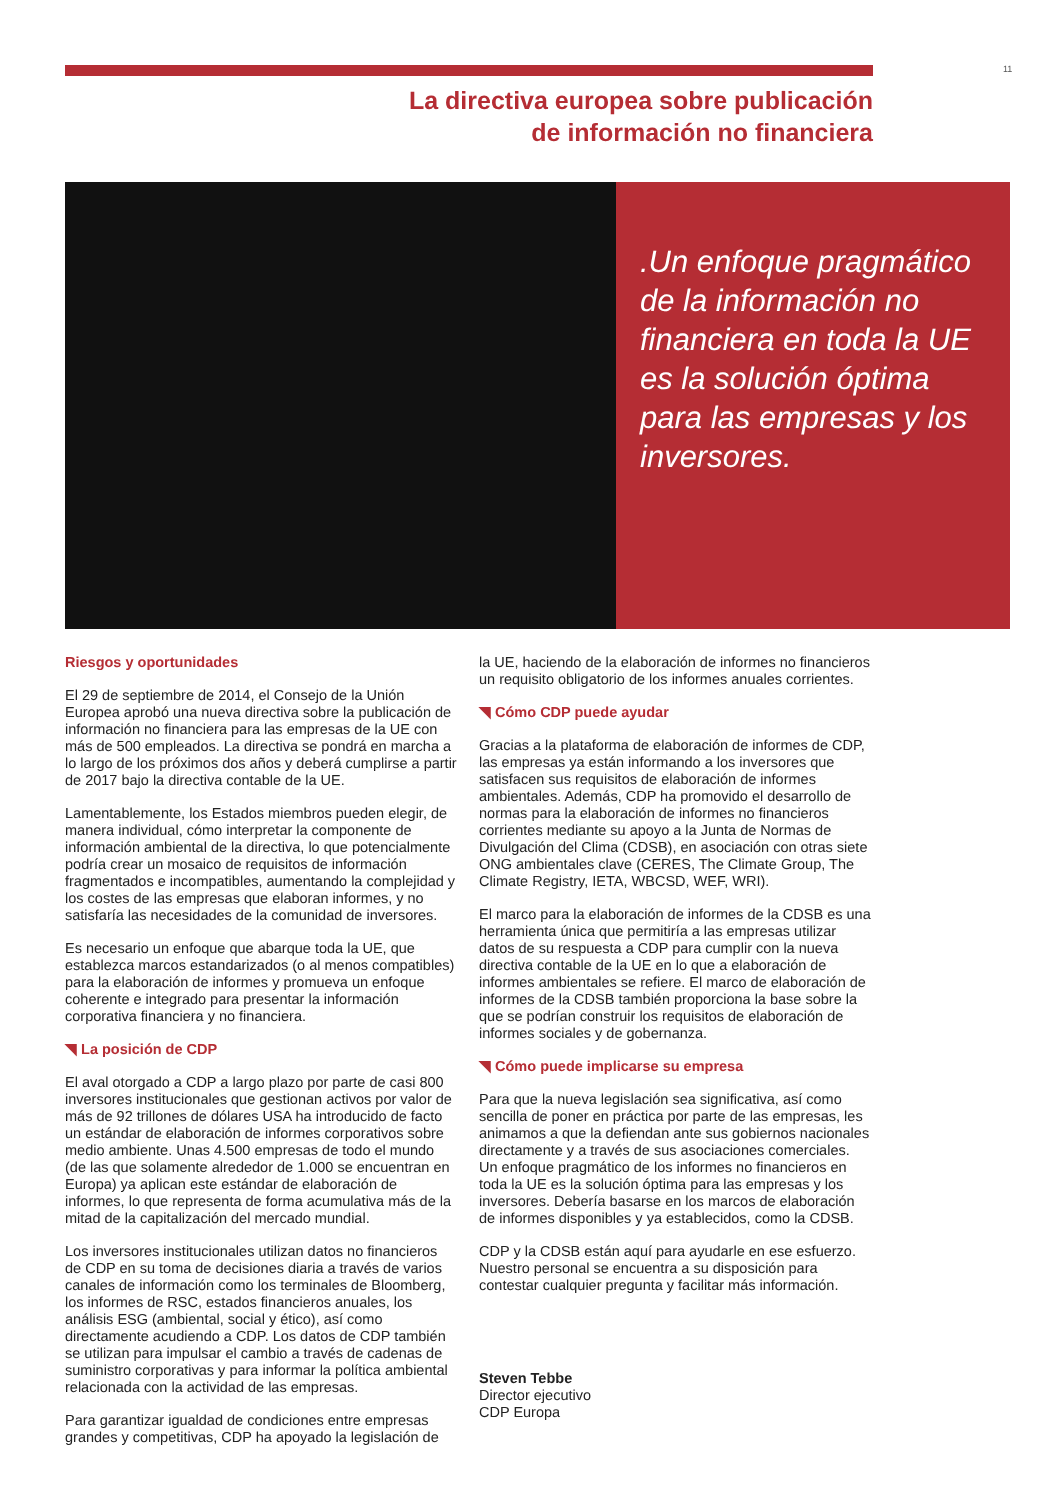11
La directiva europea sobre publicación
de información no financiera
.Un enfoque pragmático de la información no financiera en toda la UE es la solución óptima para las empresas y los inversores.
Riesgos y oportunidades
El 29 de septiembre de 2014, el Consejo de la Unión Europea aprobó una nueva directiva sobre la publicación de información no financiera para las empresas de la UE con más de 500 empleados. La directiva se pondrá en marcha a lo largo de los próximos dos años y deberá cumplirse a partir de 2017 bajo la directiva contable de la UE.
Lamentablemente, los Estados miembros pueden elegir, de manera individual, cómo interpretar la componente de información ambiental de la directiva, lo que potencialmente podría crear un mosaico de requisitos de información fragmentados e incompatibles, aumentando la complejidad y los costes de las empresas que elaboran informes, y no satisfaría las necesidades de la comunidad de inversores.
Es necesario un enfoque que abarque toda la UE, que establezca marcos estandarizados (o al menos compatibles) para la elaboración de informes y promueva un enfoque coherente e integrado para presentar la información corporativa financiera y no financiera.
◥ La posición de CDP
El aval otorgado a CDP a largo plazo por parte de casi 800 inversores institucionales que gestionan activos por valor de más de 92 trillones de dólares USA ha introducido de facto un estándar de elaboración de informes corporativos sobre medio ambiente. Unas 4.500 empresas de todo el mundo (de las que solamente alrededor de 1.000 se encuentran en Europa) ya aplican este estándar de elaboración de informes, lo que representa de forma acumulativa más de la mitad de la capitalización del mercado mundial.
Los inversores institucionales utilizan datos no financieros de CDP en su toma de decisiones diaria a través de varios canales de información como los terminales de Bloomberg, los informes de RSC, estados financieros anuales, los análisis ESG (ambiental, social y ético), así como directamente acudiendo a CDP. Los datos de CDP también se utilizan para impulsar el cambio a través de cadenas de suministro corporativas y para informar la política ambiental relacionada con la actividad de las empresas.
Para garantizar igualdad de condiciones entre empresas grandes y competitivas, CDP ha apoyado la legislación de
la UE, haciendo de la elaboración de informes no financieros un requisito obligatorio de los informes anuales corrientes.
◥ Cómo CDP puede ayudar
Gracias a la plataforma de elaboración de informes de CDP, las empresas ya están informando a los inversores que satisfacen sus requisitos de elaboración de informes ambientales. Además, CDP ha promovido el desarrollo de normas para la elaboración de informes no financieros corrientes mediante su apoyo a la Junta de Normas de Divulgación del Clima (CDSB), en asociación con otras siete ONG ambientales clave (CERES, The Climate Group, The Climate Registry, IETA, WBCSD, WEF, WRI).
El marco para la elaboración de informes de la CDSB es una herramienta única que permitiría a las empresas utilizar datos de su respuesta a CDP para cumplir con la nueva directiva contable de la UE en lo que a elaboración de informes ambientales se refiere. El marco de elaboración de informes de la CDSB también proporciona la base sobre la que se podrían construir los requisitos de elaboración de informes sociales y de gobernanza.
◥ Cómo puede implicarse su empresa
Para que la nueva legislación sea significativa, así como sencilla de poner en práctica por parte de las empresas, les animamos a que la defiendan ante sus gobiernos nacionales directamente y a través de sus asociaciones comerciales. Un enfoque pragmático de los informes no financieros en toda la UE es la solución óptima para las empresas y los inversores. Debería basarse en los marcos de elaboración de informes disponibles y ya establecidos, como la CDSB.
CDP y la CDSB están aquí para ayudarle en ese esfuerzo. Nuestro personal se encuentra a su disposición para contestar cualquier pregunta y facilitar más información.
Steven Tebbe
Director ejecutivo
CDP Europa